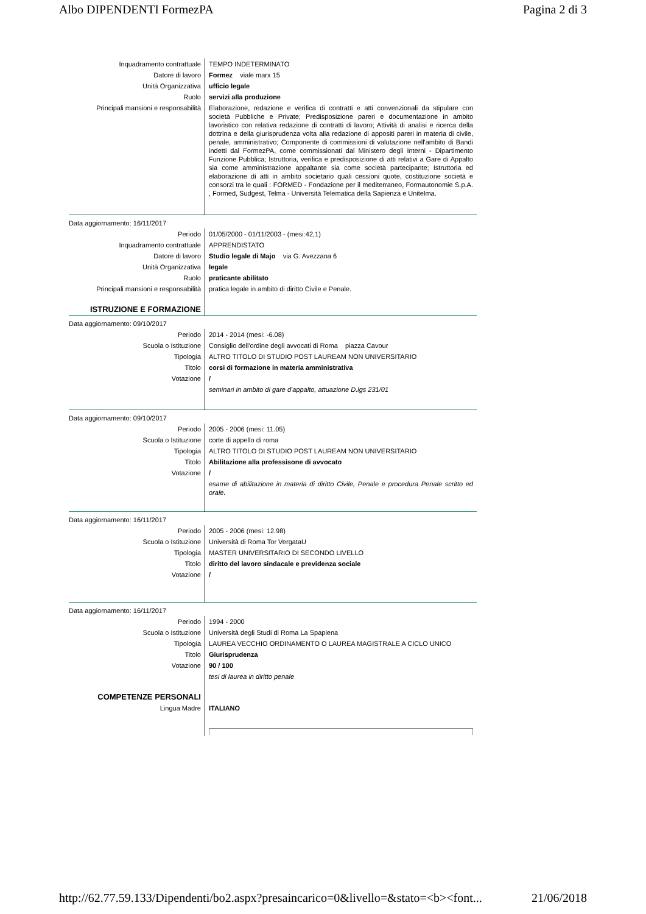Albo DIPENDENTI FormezPA Pagina 2 di 3
| Inquadramento contrattuale | TEMPO INDETERMINATO |
| Datore di lavoro | Formez viale marx 15 |
| Unità Organizzativa | ufficio legale |
| Ruolo | servizi alla produzione |
| Principali mansioni e responsabilità | Elaborazione, redazione e verifica di contratti e atti convenzionali da stipulare con società Pubbliche e Private; Predisposizione pareri e documentazione in ambito lavoristico con relativa redazione di contratti di lavoro; Attività di analisi e ricerca della dottrina e della giurisprudenza volta alla redazione di appositi pareri in materia di civile, penale, amministrativo; Componente di commissioni di valutazione nell'ambito di Bandi indetti dal FormezPA, come commissionati dal Ministero degli Interni - Dipartimento Funzione Pubblica; Istruttoria, verifica e predisposizione di atti relativi a Gare di Appalto sia come amministrazione appaltante sia come società partecipante; Istruttoria ed elaborazione di atti in ambito societario quali cessioni quote, costituzione società e consorzi tra le quali : FORMED - Fondazione per il mediterraneo, Formautonomie S.p.A. , Formed, Sudgest, Telma - Università Telematica della Sapienza e Unitelma. |
| Data aggiornamento: 16/11/2017 | |
| Periodo | 01/05/2000 - 01/11/2003 - (mesi:42,1) |
| Inquadramento contrattuale | APPRENDISTATO |
| Datore di lavoro | Studio legale di Majo via G. Avezzana 6 |
| Unità Organizzativa | legale |
| Ruolo | praticante abilitato |
| Principali mansioni e responsabilità | pratica legale in ambito di diritto Civile e Penale. |
| ISTRUZIONE E FORMAZIONE | |
| Data aggiornamento: 09/10/2017 | |
| Periodo | 2014 - 2014 (mesi: -6.08) |
| Scuola o Istituzione | Consiglio dell'ordine degli avvocati di Roma piazza Cavour |
| Tipologia | ALTRO TITOLO DI STUDIO POST LAUREAM NON UNIVERSITARIO |
| Titolo | corsi di formazione in materia amministrativa |
| Votazione | / |
| | seminari in ambito di gare d'appalto, attuazione D.lgs 231/01 |
| Data aggiornamento: 09/10/2017 | |
| Periodo | 2005 - 2006 (mesi: 11.05) |
| Scuola o Istituzione | corte di appello di roma |
| Tipologia | ALTRO TITOLO DI STUDIO POST LAUREAM NON UNIVERSITARIO |
| Titolo | Abilitazione alla professisone di avvocato |
| Votazione | / |
| | esame di abilitazione in materia di diritto Civile, Penale e procedura Penale scritto ed orale. |
| Data aggiornamento: 16/11/2017 | |
| Periodo | 2005 - 2006 (mesi: 12.98) |
| Scuola o Istituzione | Università di Roma Tor VergataU |
| Tipologia | MASTER UNIVERSITARIO DI SECONDO LIVELLO |
| Titolo | diritto del lavoro sindacale e previdenza sociale |
| Votazione | / |
| Data aggiornamento: 16/11/2017 | |
| Periodo | 1994 - 2000 |
| Scuola o Istituzione | Università degli Studi di Roma La Spapiena |
| Tipologia | LAUREA VECCHIO ORDINAMENTO O LAUREA MAGISTRALE A CICLO UNICO |
| Titolo | Giurisprudenza |
| Votazione | 90 / 100 |
| | tesi di laurea in diritto penale |
| COMPETENZE PERSONALI | |
| Lingua Madre | ITALIANO |
http://62.77.59.133/Dipendenti/bo2.aspx?presaincarico=0&livello=&stato=<b><font... 21/06/2018